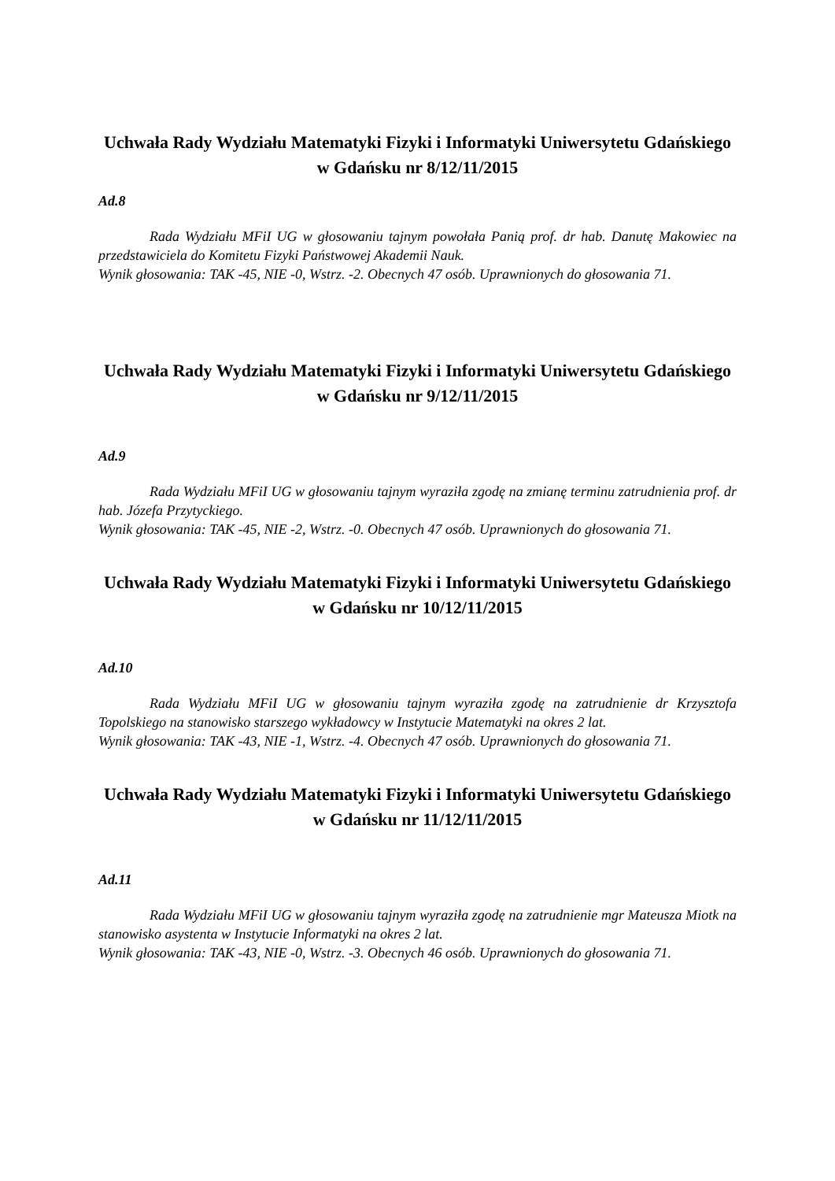Uchwała Rady Wydziału Matematyki Fizyki i Informatyki Uniwersytetu Gdańskiego w Gdańsku nr 8/12/11/2015
Ad.8
Rada Wydziału MFiI UG w głosowaniu tajnym powołała Panią prof. dr hab. Danutę Makowiec na przedstawiciela do Komitetu Fizyki Państwowej Akademii Nauk.
Wynik głosowania: TAK -45, NIE -0, Wstrz. -2. Obecnych 47 osób. Uprawnionych do głosowania 71.
Uchwała Rady Wydziału Matematyki Fizyki i Informatyki Uniwersytetu Gdańskiego w Gdańsku nr 9/12/11/2015
Ad.9
Rada Wydziału MFiI UG w głosowaniu tajnym wyraziła zgodę na zmianę terminu zatrudnienia prof. dr hab. Józefa Przytyckiego.
Wynik głosowania: TAK -45, NIE -2, Wstrz. -0. Obecnych 47 osób. Uprawnionych do głosowania 71.
Uchwała Rady Wydziału Matematyki Fizyki i Informatyki Uniwersytetu Gdańskiego w Gdańsku nr 10/12/11/2015
Ad.10
Rada Wydziału MFiI UG w głosowaniu tajnym wyraziła zgodę na zatrudnienie dr Krzysztofa Topolskiego na stanowisko starszego wykładowcy w Instytucie Matematyki na okres 2 lat.
Wynik głosowania: TAK -43, NIE -1, Wstrz. -4. Obecnych 47 osób. Uprawnionych do głosowania 71.
Uchwała Rady Wydziału Matematyki Fizyki i Informatyki Uniwersytetu Gdańskiego w Gdańsku nr 11/12/11/2015
Ad.11
Rada Wydziału MFiI UG w głosowaniu tajnym wyraziła zgodę na zatrudnienie mgr Mateusza Miotk na stanowisko asystenta w Instytucie Informatyki na okres 2 lat.
Wynik głosowania: TAK -43, NIE -0, Wstrz. -3. Obecnych 46 osób. Uprawnionych do głosowania 71.